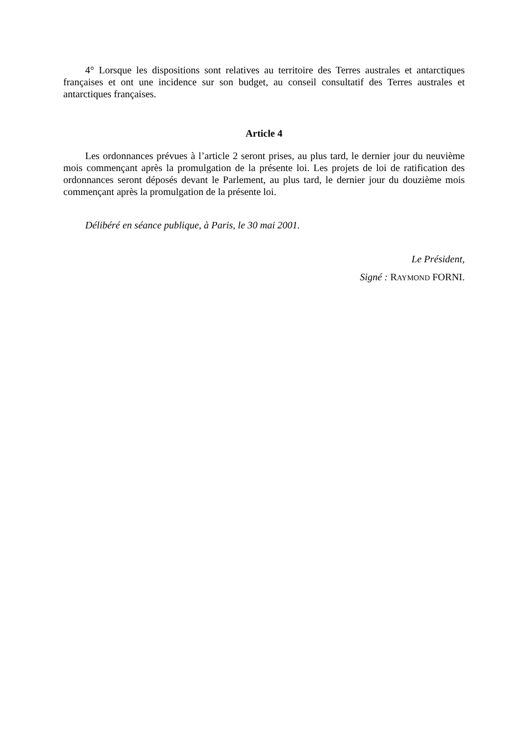4° Lorsque les dispositions sont relatives au territoire des Terres australes et antarctiques françaises et ont une incidence sur son budget, au conseil consultatif des Terres australes et antarctiques françaises.
Article 4
Les ordonnances prévues à l’article 2 seront prises, au plus tard, le dernier jour du neuvième mois commençant après la promulgation de la présente loi. Les projets de loi de ratification des ordonnances seront déposés devant le Parlement, au plus tard, le dernier jour du douzième mois commençant après la promulgation de la présente loi.
Délibéré en séance publique, à Paris, le 30 mai 2001.
Le Président,
Signé : RAYMOND FORNI.